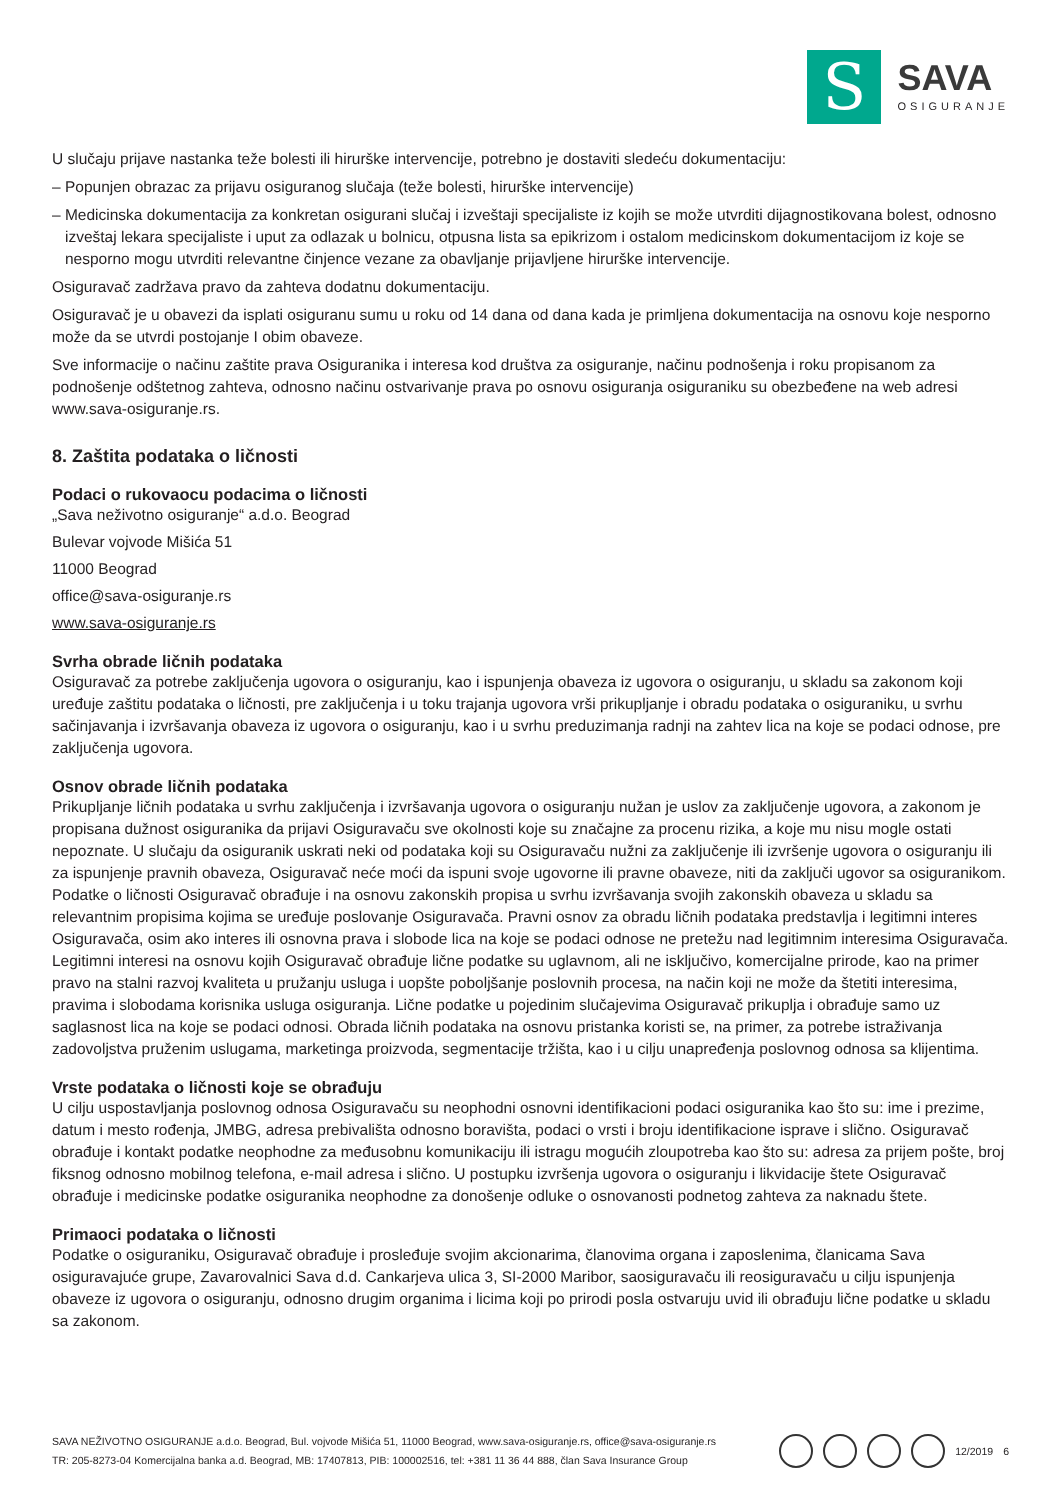S
SAVA
OSIGURANJE
U slučaju prijave nastanka teže bolesti ili hirurške intervencije, potrebno je dostaviti sledeću dokumentaciju:
– Popunjen obrazac za prijavu osiguranog slučaja (teže bolesti, hirurške intervencije)
– Medicinska dokumentacija za konkretan osigurani slučaj i izveštaji specijaliste iz kojih se može utvrditi dijagnostikovana bolest, odnosno izveštaj lekara specijaliste i uput za odlazak u bolnicu, otpusna lista sa epikrizom i ostalom medicinskom dokumentacijom iz koje se nesporno mogu utvrditi relevantne činjence vezane za obavljanje prijavljene hirurške intervencije.
Osiguravač zadržava pravo da zahteva dodatnu dokumentaciju.
Osiguravač je u obavezi da isplati osiguranu sumu u roku od 14 dana od dana kada je primljena dokumentacija na osnovu koje nesporno može da se utvrdi postojanje I obim obaveze.
Sve informacije o načinu zaštite prava Osiguranika i interesa kod društva za osiguranje, načinu podnošenja i roku propisanom za podnošenje odštetnog zahteva, odnosno načinu ostvarivanje prava po osnovu osiguranja osiguraniku su obezbeđene na web adresi www.sava-osiguranje.rs.
8. Zaštita podataka o ličnosti
Podaci o rukovaocu podacima o ličnosti
„Sava neživotno osiguranje“ a.d.o. Beograd
Bulevar vojvode Mišića 51
11000 Beograd
office@sava-osiguranje.rs
www.sava-osiguranje.rs
Svrha obrade ličnih podataka
Osiguravač za potrebe zaključenja ugovora o osiguranju, kao i ispunjenja obaveza iz ugovora o osiguranju, u skladu sa zakonom koji uređuje zaštitu podataka o ličnosti, pre zaključenja i u toku trajanja ugovora vrši prikupljanje i obradu podataka o osiguraniku, u svrhu sačinjavanja i izvršavanja obaveza iz ugovora o osiguranju, kao i u svrhu preduzimanja radnji na zahtev lica na koje se podaci odnose, pre zaključenja ugovora.
Osnov obrade ličnih podataka
Prikupljanje ličnih podataka u svrhu zaključenja i izvršavanja ugovora o osiguranju nužan je uslov za zaključenje ugovora, a zakonom je propisana dužnost osiguranika da prijavi Osiguravaču sve okolnosti koje su značajne za procenu rizika, a koje mu nisu mogle ostati nepoznate. U slučaju da osiguranik uskrati neki od podataka koji su Osiguravaču nužni za zaključenje ili izvršenje ugovora o osiguranju ili za ispunjenje pravnih obaveza, Osiguravač neće moći da ispuni svoje ugovorne ili pravne obaveze, niti da zaključi ugovor sa osiguranikom. Podatke o ličnosti Osiguravač obrađuje i na osnovu zakonskih propisa u svrhu izvršavanja svojih zakonskih obaveza u skladu sa relevantnim propisima kojima se uređuje poslovanje Osiguravača. Pravni osnov za obradu ličnih podataka predstavlja i legitimni interes Osiguravača, osim ako interes ili osnovna prava i slobode lica na koje se podaci odnose ne pretežu nad legitimnim interesima Osiguravača. Legitimni interesi na osnovu kojih Osiguravač obrađuje lične podatke su uglavnom, ali ne isključivo, komercijalne prirode, kao na primer pravo na stalni razvoj kvaliteta u pružanju usluga i uopšte poboljšanje poslovnih procesa, na način koji ne može da štetiti interesima, pravima i slobodama korisnika usluga osiguranja. Lične podatke u pojedinim slučajevima Osiguravač prikuplja i obrađuje samo uz saglasnost lica na koje se podaci odnosi. Obrada ličnih podataka na osnovu pristanka koristi se, na primer, za potrebe istraživanja zadovoljstva pruženim uslugama, marketinga proizvoda, segmentacije tržišta, kao i u cilju unapređenja poslovnog odnosa sa klijentima.
Vrste podataka o ličnosti koje se obrađuju
U cilju uspostavljanja poslovnog odnosa Osiguravaču su neophodni osnovni identifikacioni podaci osiguranika kao što su: ime i prezime, datum i mesto rođenja, JMBG, adresa prebivališta odnosno boravišta, podaci o vrsti i broju identifikacione isprave i slično. Osiguravač obrađuje i kontakt podatke neophodne za međusobnu komunikaciju ili istragu mogućih zloupotreba kao što su: adresa za prijem pošte, broj fiksnog odnosno mobilnog telefona, e-mail adresa i slično. U postupku izvršenja ugovora o osiguranju i likvidacije štete Osiguravač obrađuje i medicinske podatke osiguranika neophodne za donošenje odluke o osnovanosti podnetog zahteva za naknadu štete.
Primaoci podataka o ličnosti
Podatke o osiguraniku, Osiguravač obrađuje i prosleđuje svojim akcionarima, članovima organa i zaposlenima, članicama Sava osiguravajuće grupe, Zavarovalnici Sava d.d. Cankarjeva ulica 3, SI-2000 Maribor, saosiguravaču ili reosiguravaču u cilju ispunjenja obaveze iz ugovora o osiguranju, odnosno drugim organima i licima koji po prirodi posla ostvaruju uvid ili obrađuju lične podatke u skladu sa zakonom.
SAVA NEŽIVOTNO OSIGURANJE a.d.o. Beograd, Bul. vojvode Mišića 51, 11000 Beograd, www.sava-osiguranje.rs, office@sava-osiguranje.rs
TR: 205-8273-04 Komercijalna banka a.d. Beograd, MB: 17407813, PIB: 100002516, tel: +381 11 36 44 888, član Sava Insurance Group
12/2019 6